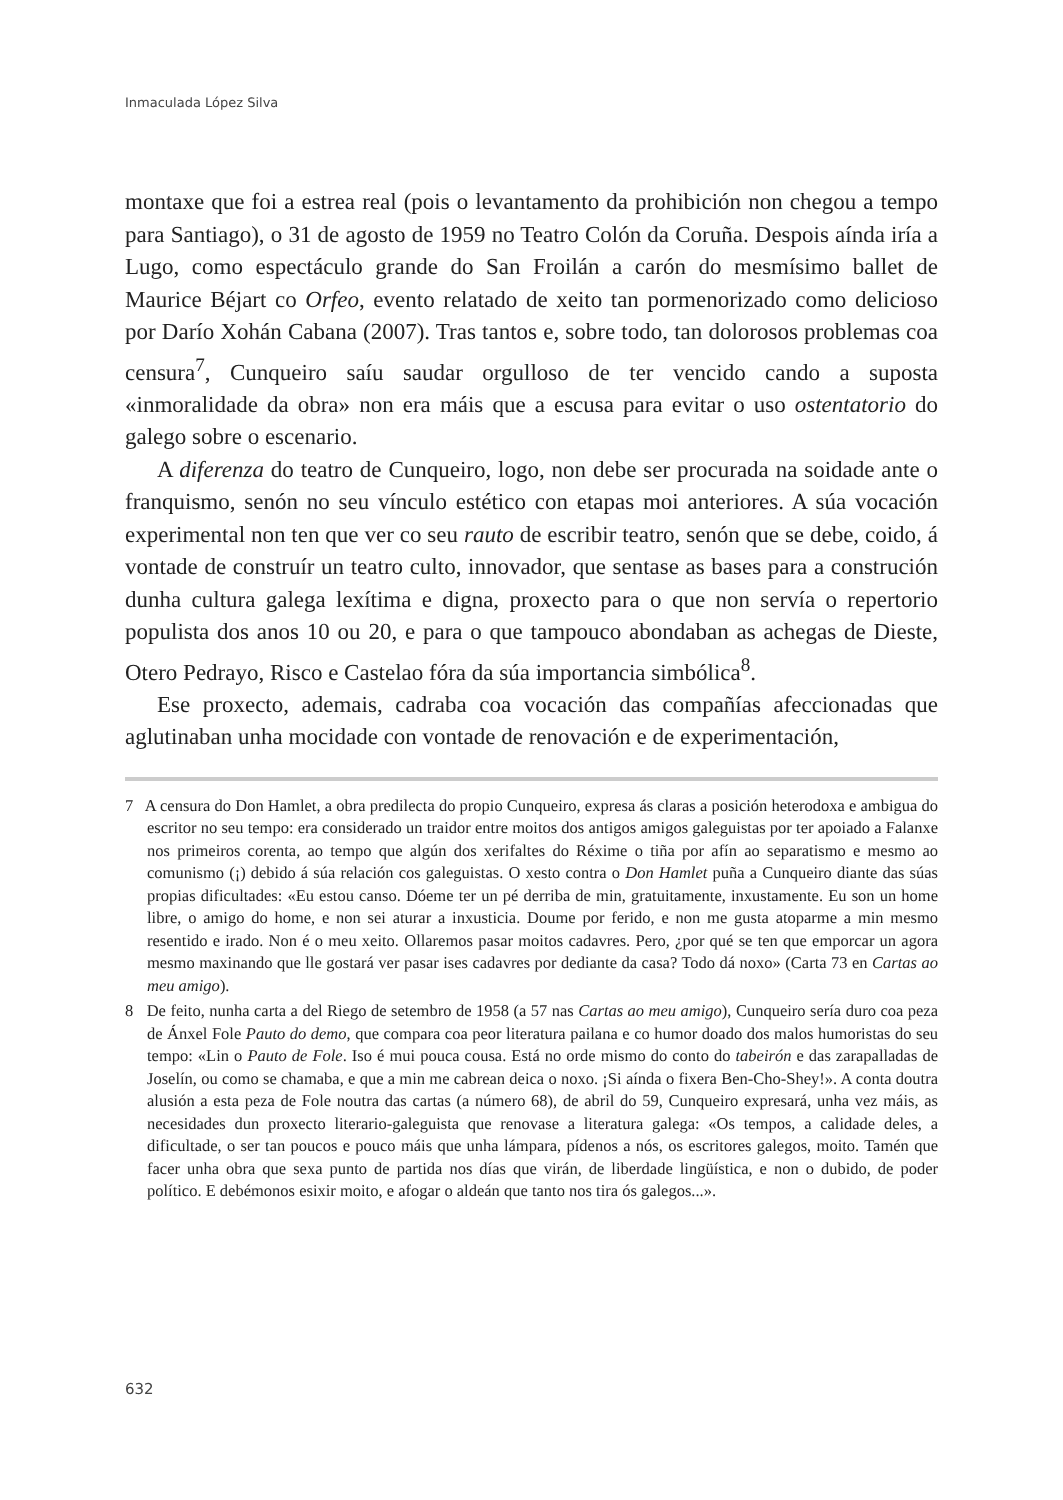Inmaculada López Silva
montaxe que foi a estrea real (pois o levantamento da prohibición non chegou a tempo para Santiago), o 31 de agosto de 1959 no Teatro Colón da Coruña. Despois aínda iría a Lugo, como espectáculo grande do San Froilán a carón do mesmísimo ballet de Maurice Béjart co Orfeo, evento relatado de xeito tan pormenorizado como delicioso por Darío Xohán Cabana (2007). Tras tantos e, sobre todo, tan dolorosos problemas coa censura<sup>7</sup>, Cunqueiro saíu saudar orgulloso de ter vencido cando a suposta «inmoralidade da obra» non era máis que a escusa para evitar o uso ostentatorio do galego sobre o escenario.
A diferenza do teatro de Cunqueiro, logo, non debe ser procurada na soidade ante o franquismo, senón no seu vínculo estético con etapas moi anteriores. A súa vocación experimental non ten que ver co seu rauto de escribir teatro, senón que se debe, coido, á vontade de construír un teatro culto, innovador, que sentase as bases para a construción dunha cultura galega lexítima e digna, proxecto para o que non servía o repertorio populista dos anos 10 ou 20, e para o que tampouco abondaban as achegas de Dieste, Otero Pedrayo, Risco e Castelao fóra da súa importancia simbólica<sup>8</sup>.
Ese proxecto, ademais, cadraba coa vocación das compañías afeccionadas que aglutinaban unha mocidade con vontade de renovación e de experimentación,
7 A censura do Don Hamlet, a obra predilecta do propio Cunqueiro, expresa ás claras a posición heterodoxa e ambigua do escritor no seu tempo: era considerado un traidor entre moitos dos antigos amigos galeguistas por ter apoiado a Falanxe nos primeiros corenta, ao tempo que algún dos xerifaltes do Réxime o tiña por afín ao separatismo e mesmo ao comunismo (¡) debido á súa relación cos galeguistas. O xesto contra o Don Hamlet puña a Cunqueiro diante das súas propias dificultades: «Eu estou canso. Dóeme ter un pé derriba de min, gratuitamente, inxustamente. Eu son un home libre, o amigo do home, e non sei aturar a inxusticia. Doume por ferido, e non me gusta atoparme a min mesmo resentido e irado. Non é o meu xeito. Ollaremos pasar moitos cadavres. Pero, ¿por qué se ten que emporcar un agora mesmo maxinando que lle gostará ver pasar ises cadavres por dediante da casa? Todo dá noxo» (Carta 73 en Cartas ao meu amigo).
8 De feito, nunha carta a del Riego de setembro de 1958 (a 57 nas Cartas ao meu amigo), Cunqueiro sería duro coa peza de Ánxel Fole Pauto do demo, que compara coa peor literatura pailana e co humor doado dos malos humoristas do seu tempo: «Lin o Pauto de Fole. Iso é mui pouca cousa. Está no orde mismo do conto do tabeirón e das zarapalladas de Joselín, ou como se chamaba, e que a min me cabrean deica o noxo. ¡Si aínda o fixera Ben-Cho-Shey!». A conta doutra alusión a esta peza de Fole noutra das cartas (a número 68), de abril do 59, Cunqueiro expresará, unha vez máis, as necesidades dun proxecto literario-galeguista que renovase a literatura galega: «Os tempos, a calidade deles, a dificultade, o ser tan poucos e pouco máis que unha lámpara, pídenos a nós, os escritores galegos, moito. Tamén que facer unha obra que sexa punto de partida nos días que virán, de liberdade lingüística, e non o dubido, de poder político. E debémonos esixir moito, e afogar o aldeán que tanto nos tira ós galegos...».
632